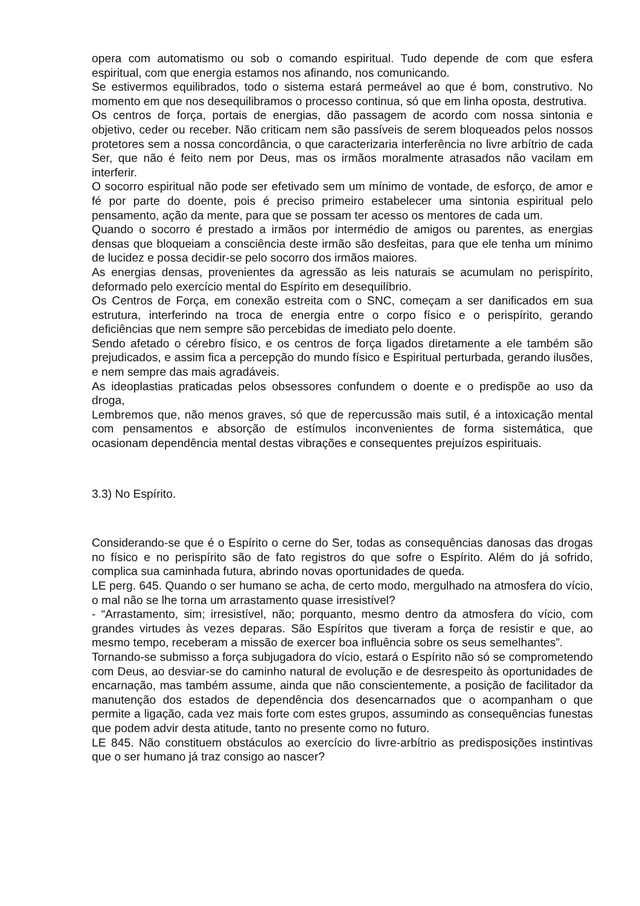opera com automatismo ou sob o comando espiritual. Tudo depende de com que esfera espiritual, com que energia estamos nos afinando, nos comunicando.
Se estivermos equilibrados, todo o sistema estará permeável ao que é bom, construtivo. No momento em que nos desequilibramos o processo continua, só que em linha oposta, destrutiva.
Os centros de força, portais de energias, dão passagem de acordo com nossa sintonia e objetivo, ceder ou receber. Não criticam nem são passíveis de serem bloqueados pelos nossos protetores sem a nossa concordância, o que caracterizaria interferência no livre arbítrio de cada Ser, que não é feito nem por Deus, mas os irmãos moralmente atrasados não vacilam em interferir.
O socorro espiritual não pode ser efetivado sem um mínimo de vontade, de esforço, de amor e fé por parte do doente, pois é preciso primeiro estabelecer uma sintonia espiritual pelo pensamento, ação da mente, para que se possam ter acesso os mentores de cada um.
Quando o socorro é prestado a irmãos por intermédio de amigos ou parentes, as energias densas que bloqueiam a consciência deste irmão são desfeitas, para que ele tenha um mínimo de lucidez e possa decidir-se pelo socorro dos irmãos maiores.
As energias densas, provenientes da agressão as leis naturais se acumulam no perispírito, deformado pelo exercício mental do Espírito em desequilíbrio.
Os Centros de Força, em conexão estreita com o SNC, começam a ser danificados em sua estrutura, interferindo na troca de energia entre o corpo físico e o perispírito, gerando deficiências que nem sempre são percebidas de imediato pelo doente.
Sendo afetado o cérebro físico, e os centros de força ligados diretamente a ele também são prejudicados, e assim fica a percepção do mundo físico e Espiritual perturbada, gerando ilusões, e nem sempre das mais agradáveis.
As ideoplastias praticadas pelos obsessores confundem o doente e o predispõe ao uso da droga,
Lembremos que, não menos graves, só que de repercussão mais sutil, é a intoxicação mental com pensamentos e absorção de estímulos inconvenientes de forma sistemática, que ocasionam dependência mental destas vibrações e consequentes prejuízos espirituais.
3.3) No Espírito.
Considerando-se que é o Espírito o cerne do Ser, todas as consequências danosas das drogas no físico e no perispírito são de fato registros do que sofre o Espírito. Além do já sofrido, complica sua caminhada futura, abrindo novas oportunidades de queda.
LE perg. 645. Quando o ser humano se acha, de certo modo, mergulhado na atmosfera do vício, o mal não se lhe torna um arrastamento quase irresistível?
- “Arrastamento, sim; irresistível, não; porquanto, mesmo dentro da atmosfera do vício, com grandes virtudes às vezes deparas. São Espíritos que tiveram a força de resistir e que, ao mesmo tempo, receberam a missão de exercer boa influência sobre os seus semelhantes”.
Tornando-se submisso a força subjugadora do vício, estará o Espírito não só se comprometendo com Deus, ao desviar-se do caminho natural de evolução e de desrespeito às oportunidades de encarnação, mas também assume, ainda que não conscientemente, a posição de facilitador da manutenção dos estados de dependência dos desencarnados que o acompanham o que permite a ligação, cada vez mais forte com estes grupos, assumindo as consequências funestas que podem advir desta atitude, tanto no presente como no futuro.
LE 845. Não constituem obstáculos ao exercício do livre-arbítrio as predisposições instintivas que o ser humano já traz consigo ao nascer?